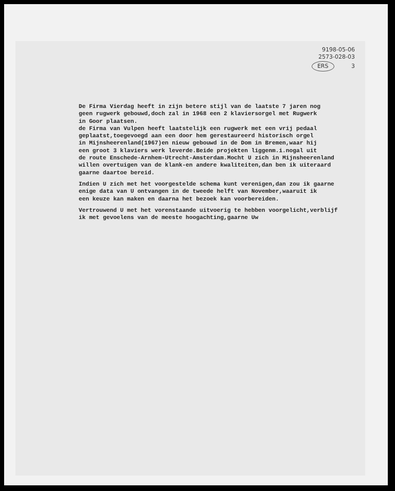9198-05-06
2573-028-03
ERS 3
De Firma Vierdag heeft in zijn betere stijl van de laatste 7 jaren nog geen rugwerk gebouwd,doch zal in 1968 een 2 klaviersorgel met Rugwerk in Goor plaatsen. de Firma van Vulpen heeft laatstelijk een rugwerk met een vrij pedaal geplaatst,toegevoegd aan een door hem gerestaureerd historisch orgel in Mijnsheerenland(1967)en nieuw gebouwd in de Dom in Bremen,waar hij een groot 3 klaviers werk leverde.Beide projekten liggenm.i.nogal uit de route Enschede-Arnhem-Utrecht-Amsterdam.Mocht U zich in Mijnsheerenland willen overtuigen van de klank-en andere kwaliteiten,dan ben ik uiteraard gaarne daartoe bereid.
Indien U zich met het voorgestelde schema kunt verenigen,dan zou ik gaarne enige data van U ontvangen in de tweede helft van November,waaruit ik een keuze kan maken en daarna het bezoek kan voorbereiden.
Vertrouwend U met het vorenstaande uitvoerig te hebben voorgelicht,verblijf ik met gevoelens van de meeste hoogachting,gaarne Uw